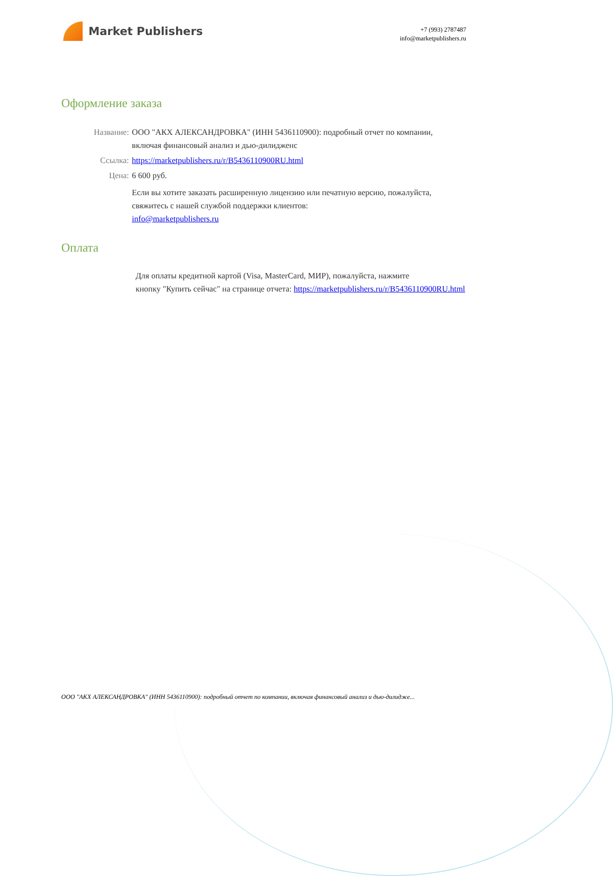Market Publishers
+7 (993) 2787487
info@marketpublishers.ru
Оформление заказа
| Название: | ООО "АКХ АЛЕКСАНДРОВКА" (ИНН 5436110900): подробный отчет по компании, включая финансовый анализ и дью-дилидженс |
| Ссылка: | https://marketpublishers.ru/r/B5436110900RU.html |
| Цена: | 6 600 руб. |
| | Если вы хотите заказать расширенную лицензию или печатную версию, пожалуйста, свяжитесь с нашей службой поддержки клиентов: info@marketpublishers.ru |
Оплата
Для оплаты кредитной картой (Visa, MasterCard, МИР), пожалуйста, нажмите
кнопку "Купить сейчас" на странице отчета: https://marketpublishers.ru/r/B5436110900RU.html
ООО "АКХ АЛЕКСАНДРОВКА" (ИНН 5436110900): подробный отчет по компании, включая финансовый анализ и дью-дилидже...